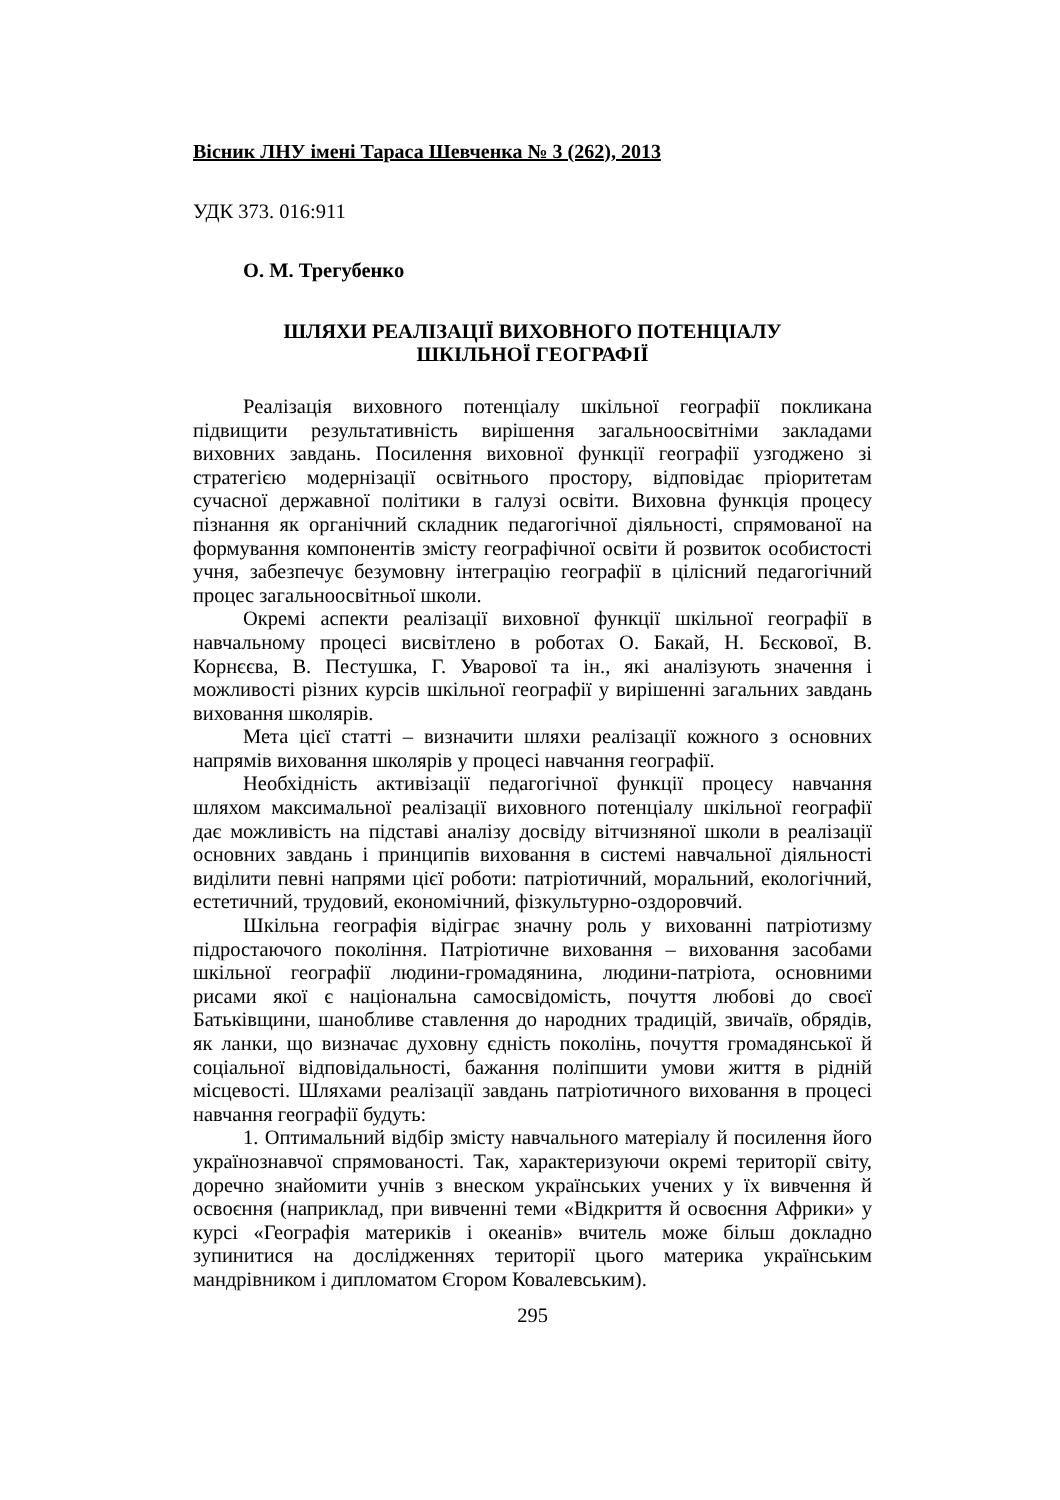Вісник ЛНУ імені Тараса Шевченка № 3 (262), 2013
УДК 373. 016:911
О. М. Трегубенко
ШЛЯХИ РЕАЛІЗАЦІЇ ВИХОВНОГО ПОТЕНЦІАЛУ
ШКІЛЬНОЇ ГЕОГРАФІЇ
Реалізація виховного потенціалу шкільної географії покликана підвищити результативність вирішення загальноосвітніми закладами виховних завдань. Посилення виховної функції географії узгоджено зі стратегією модернізації освітнього простору, відповідає пріоритетам сучасної державної політики в галузі освіти. Виховна функція процесу пізнання як органічний складник педагогічної діяльності, спрямованої на формування компонентів змісту географічної освіти й розвиток особистості учня, забезпечує безумовну інтеграцію географії в цілісний педагогічний процес загальноосвітньої школи.
Окремі аспекти реалізації виховної функції шкільної географії в навчальному процесі висвітлено в роботах О. Бакай, Н. Бєскової, В. Корнєєва, В. Пестушка, Г. Уварової та ін., які аналізують значення і можливості різних курсів шкільної географії у вирішенні загальних завдань виховання школярів.
Мета цієї статті – визначити шляхи реалізації кожного з основних напрямів виховання школярів у процесі навчання географії.
Необхідність активізації педагогічної функції процесу навчання шляхом максимальної реалізації виховного потенціалу шкільної географії дає можливість на підставі аналізу досвіду вітчизняної школи в реалізації основних завдань і принципів виховання в системі навчальної діяльності виділити певні напрями цієї роботи: патріотичний, моральний, екологічний, естетичний, трудовий, економічний, фізкультурно-оздоровчий.
Шкільна географія відіграє значну роль у вихованні патріотизму підростаючого покоління. Патріотичне виховання – виховання засобами шкільної географії людини-громадянина, людини-патріота, основними рисами якої є національна самосвідомість, почуття любові до своєї Батьківщини, шанобливе ставлення до народних традицій, звичаїв, обрядів, як ланки, що визначає духовну єдність поколінь, почуття громадянської й соціальної відповідальності, бажання поліпшити умови життя в рідній місцевості. Шляхами реалізації завдань патріотичного виховання в процесі навчання географії будуть:
1. Оптимальний відбір змісту навчального матеріалу й посилення його українознавчої спрямованості. Так, характеризуючи окремі території світу, доречно знайомити учнів з внеском українських учених у їх вивчення й освоєння (наприклад, при вивченні теми «Відкриття й освоєння Африки» у курсі «Географія материків і океанів» вчитель може більш докладно зупинитися на дослідженнях території цього материка українським мандрівником і дипломатом Єгором Ковалевським).
295